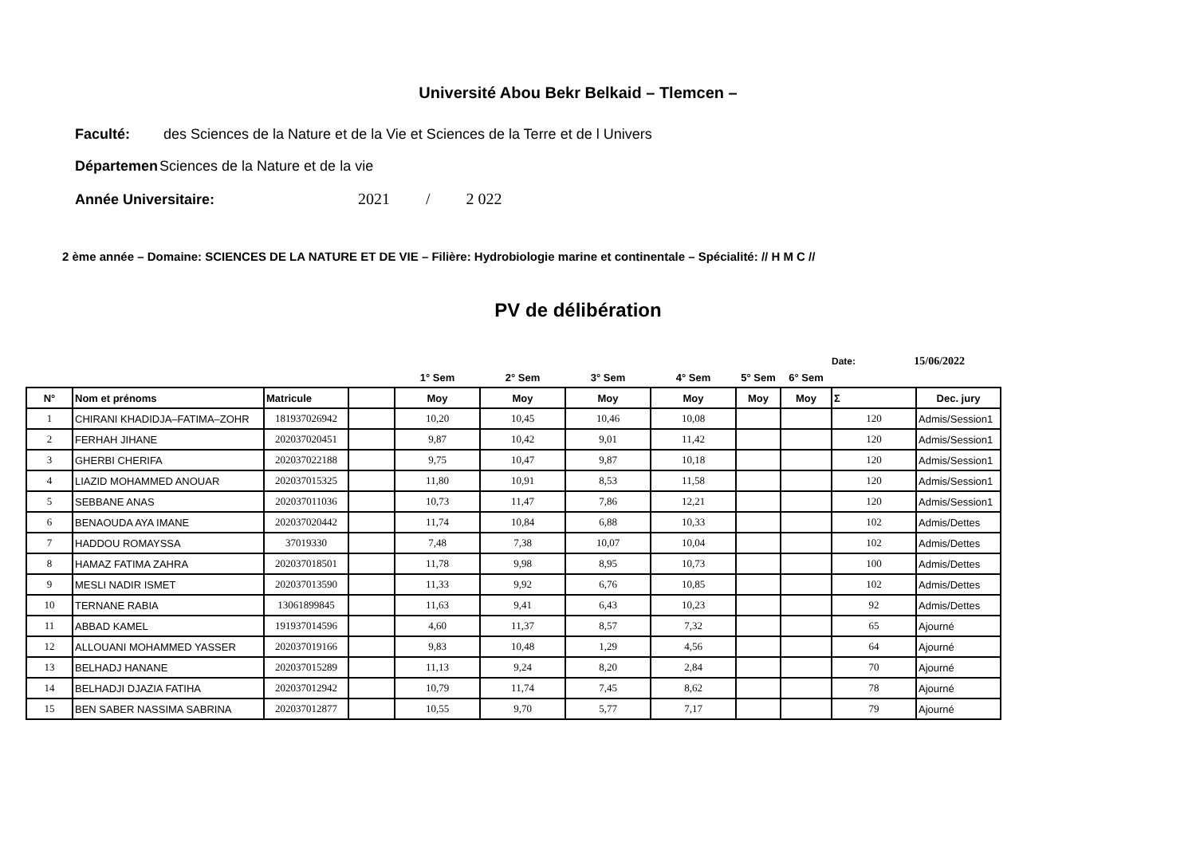Université Abou Bekr Belkaid – Tlemcen –
Faculté: des Sciences de la Nature et de la Vie et Sciences de la Terre et de l Univers
Départemen Sciences de la Nature et de la vie
Année Universitaire: 2021 / 2 022
2 ème année – Domaine: SCIENCES DE LA NATURE ET DE VIE – Filière: Hydrobiologie marine et continentale – Spécialité: // H M C //
PV de délibération
Date: 15/06/2022
| | | | | 1° Sem | 2° Sem | 3° Sem | 4° Sem | 5° Sem | 6° Sem | | |
| N° | Nom et prénoms | Matricule | | Moy | Moy | Moy | Moy | Moy | Moy | Σ | Dec. jury |
| 1 | CHIRANI KHADIDJA–FATIMA–ZOHR | 181937026942 | | 10,20 | 10,45 | 10,46 | 10,08 | | | 120 | Admis/Session1 |
| 2 | FERHAH JIHANE | 202037020451 | | 9,87 | 10,42 | 9,01 | 11,42 | | | 120 | Admis/Session1 |
| 3 | GHERBI CHERIFA | 202037022188 | | 9,75 | 10,47 | 9,87 | 10,18 | | | 120 | Admis/Session1 |
| 4 | LIAZID MOHAMMED ANOUAR | 202037015325 | | 11,80 | 10,91 | 8,53 | 11,58 | | | 120 | Admis/Session1 |
| 5 | SEBBANE ANAS | 202037011036 | | 10,73 | 11,47 | 7,86 | 12,21 | | | 120 | Admis/Session1 |
| 6 | BENAOUDA AYA IMANE | 202037020442 | | 11,74 | 10,84 | 6,88 | 10,33 | | | 102 | Admis/Dettes |
| 7 | HADDOU ROMAYSSA | 37019330 | | 7,48 | 7,38 | 10,07 | 10,04 | | | 102 | Admis/Dettes |
| 8 | HAMAZ FATIMA ZAHRA | 202037018501 | | 11,78 | 9,98 | 8,95 | 10,73 | | | 100 | Admis/Dettes |
| 9 | MESLI NADIR ISMET | 202037013590 | | 11,33 | 9,92 | 6,76 | 10,85 | | | 102 | Admis/Dettes |
| 10 | TERNANE RABIA | 13061899845 | | 11,63 | 9,41 | 6,43 | 10,23 | | | 92 | Admis/Dettes |
| 11 | ABBAD KAMEL | 191937014596 | | 4,60 | 11,37 | 8,57 | 7,32 | | | 65 | Ajourné |
| 12 | ALLOUANI MOHAMMED YASSER | 202037019166 | | 9,83 | 10,48 | 1,29 | 4,56 | | | 64 | Ajourné |
| 13 | BELHADJ HANANE | 202037015289 | | 11,13 | 9,24 | 8,20 | 2,84 | | | 70 | Ajourné |
| 14 | BELHADJI DJAZIA FATIHA | 202037012942 | | 10,79 | 11,74 | 7,45 | 8,62 | | | 78 | Ajourné |
| 15 | BEN SABER NASSIMA SABRINA | 202037012877 | | 10,55 | 9,70 | 5,77 | 7,17 | | | 79 | Ajourné |